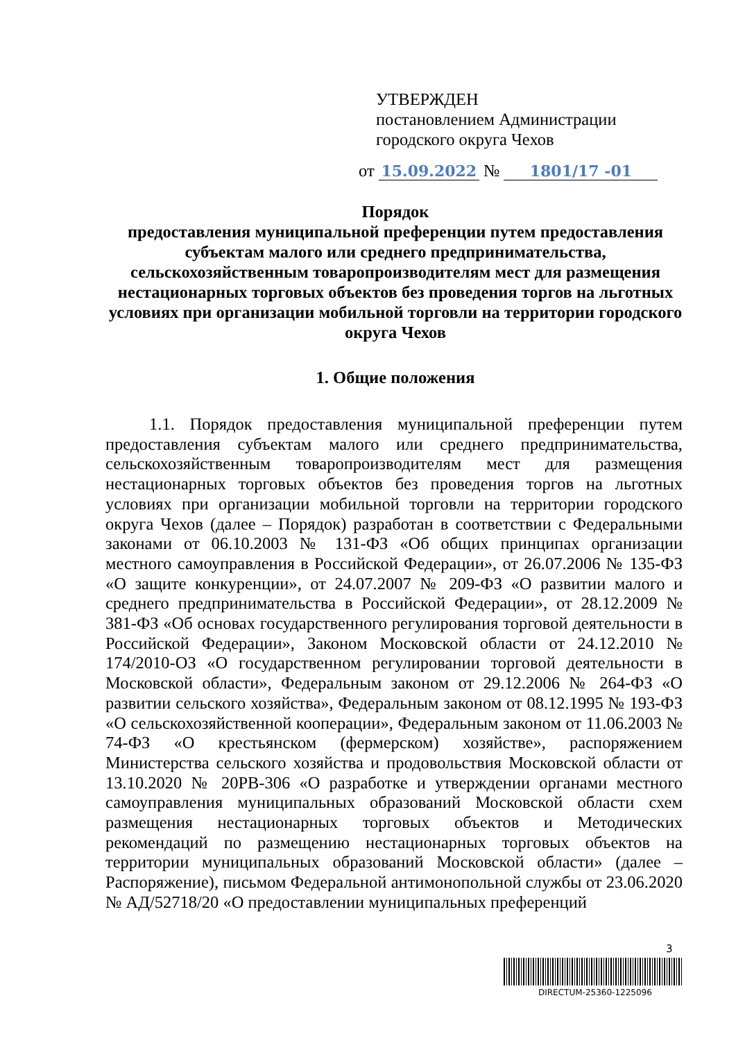УТВЕРЖДЕН
постановлением Администрации
городского округа Чехов
от 15.09.2022 № 1801/17 -01
Порядок
предоставления муниципальной преференции путем предоставления субъектам малого или среднего предпринимательства, сельскохозяйственным товаропроизводителям мест для размещения нестационарных торговых объектов без проведения торгов на льготных условиях при организации мобильной торговли на территории городского округа Чехов
1. Общие положения
1.1. Порядок предоставления муниципальной преференции путем предоставления субъектам малого или среднего предпринимательства, сельскохозяйственным товаропроизводителям мест для размещения нестационарных торговых объектов без проведения торгов на льготных условиях при организации мобильной торговли на территории городского округа Чехов (далее – Порядок) разработан в соответствии с Федеральными законами от 06.10.2003 № 131-ФЗ «Об общих принципах организации местного самоуправления в Российской Федерации», от 26.07.2006 № 135-ФЗ «О защите конкуренции», от 24.07.2007 № 209-ФЗ «О развитии малого и среднего предпринимательства в Российской Федерации», от 28.12.2009 № 381-ФЗ «Об основах государственного регулирования торговой деятельности в Российской Федерации», Законом Московской области от 24.12.2010 № 174/2010-ОЗ «О государственном регулировании торговой деятельности в Московской области», Федеральным законом от 29.12.2006 № 264-ФЗ «О развитии сельского хозяйства», Федеральным законом от 08.12.1995 № 193-ФЗ «О сельскохозяйственной кооперации», Федеральным законом от 11.06.2003 № 74-ФЗ «О крестьянском (фермерском) хозяйстве», распоряжением Министерства сельского хозяйства и продовольствия Московской области от 13.10.2020 № 20РВ-306 «О разработке и утверждении органами местного самоуправления муниципальных образований Московской области схем размещения нестационарных торговых объектов и Методических рекомендаций по размещению нестационарных торговых объектов на территории муниципальных образований Московской области» (далее – Распоряжение), письмом Федеральной антимонопольной службы от 23.06.2020 № АД/52718/20 «О предоставлении муниципальных преференций
3
DIRECTUM-25360-1225096